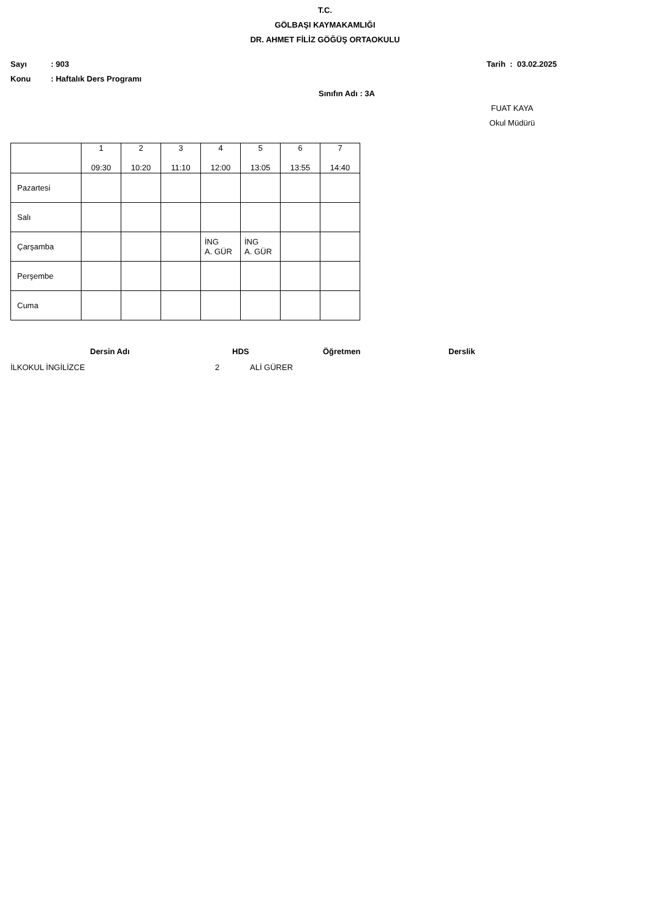T.C.
GÖLBAŞI KAYMAKAMLIĞI
DR. AHMET FİLİZ GÖĞÜŞ ORTAOKULU
Sayı: 903 Tarih : 03.02.2025
Konu: Haftalık Ders Programı
Sınıfın Adı : 3A
FUAT KAYA
Okul Müdürü
| | 1 09:30 | 2 10:20 | 3 11:10 | 4 12:00 | 5 13:05 | 6 13:55 | 7 14:40 |
| Pazartesi | | | | | | | |
| Salı | | | | | | | |
| Çarşamba | | | | İNG A. GÜR | İNG A. GÜR | | |
| Perşembe | | | | | | | |
| Cuma | | | | | | | |
Dersin Adı HDS Öğretmen Derslik
İLKOKUL İNGİLİZCE 2 ALİ GÜRER